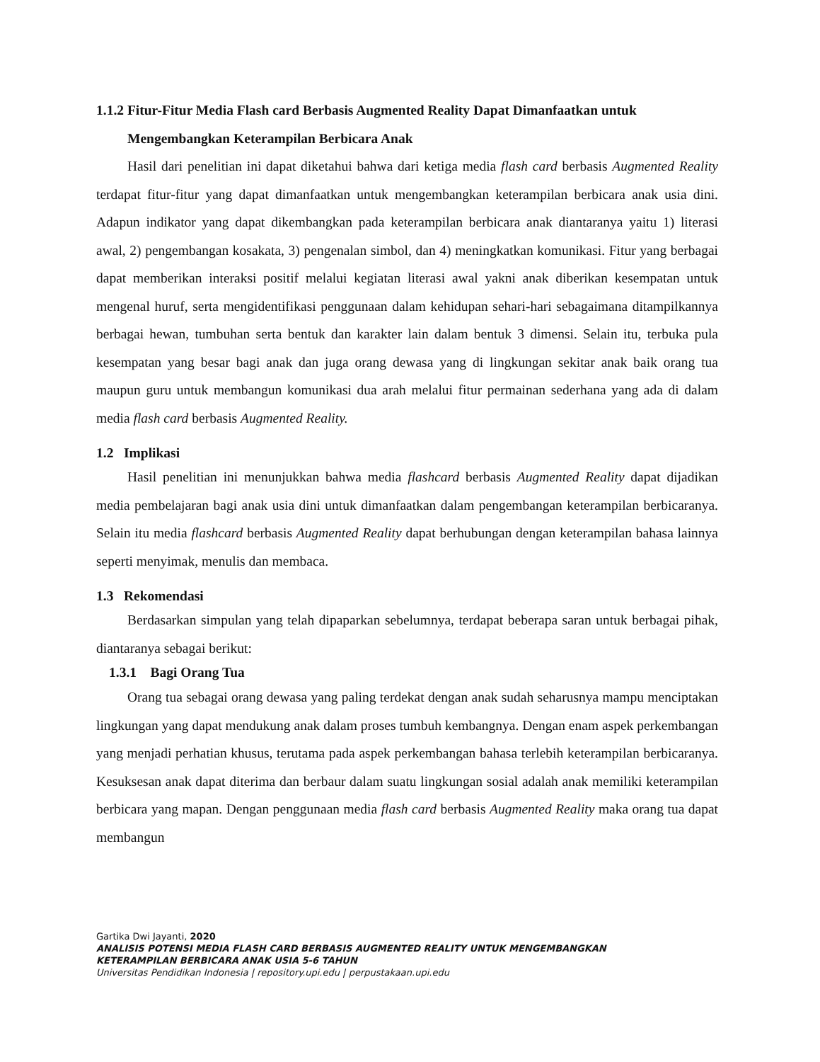1.1.2 Fitur-Fitur Media Flash card Berbasis Augmented Reality Dapat Dimanfaatkan untuk
Mengembangkan Keterampilan Berbicara Anak
Hasil dari penelitian ini dapat diketahui bahwa dari ketiga media flash card berbasis Augmented Reality terdapat fitur-fitur yang dapat dimanfaatkan untuk mengembangkan keterampilan berbicara anak usia dini. Adapun indikator yang dapat dikembangkan pada keterampilan berbicara anak diantaranya yaitu 1) literasi awal, 2) pengembangan kosakata, 3) pengenalan simbol, dan 4) meningkatkan komunikasi. Fitur yang berbagai dapat memberikan interaksi positif melalui kegiatan literasi awal yakni anak diberikan kesempatan untuk mengenal huruf, serta mengidentifikasi penggunaan dalam kehidupan sehari-hari sebagaimana ditampilkannya berbagai hewan, tumbuhan serta bentuk dan karakter lain dalam bentuk 3 dimensi. Selain itu, terbuka pula kesempatan yang besar bagi anak dan juga orang dewasa yang di lingkungan sekitar anak baik orang tua maupun guru untuk membangun komunikasi dua arah melalui fitur permainan sederhana yang ada di dalam media flash card berbasis Augmented Reality.
1.2 Implikasi
Hasil penelitian ini menunjukkan bahwa media flashcard berbasis Augmented Reality dapat dijadikan media pembelajaran bagi anak usia dini untuk dimanfaatkan dalam pengembangan keterampilan berbicaranya. Selain itu media flashcard berbasis Augmented Reality dapat berhubungan dengan keterampilan bahasa lainnya seperti menyimak, menulis dan membaca.
1.3 Rekomendasi
Berdasarkan simpulan yang telah dipaparkan sebelumnya, terdapat beberapa saran untuk berbagai pihak, diantaranya sebagai berikut:
1.3.1 Bagi Orang Tua
Orang tua sebagai orang dewasa yang paling terdekat dengan anak sudah seharusnya mampu menciptakan lingkungan yang dapat mendukung anak dalam proses tumbuh kembangnya. Dengan enam aspek perkembangan yang menjadi perhatian khusus, terutama pada aspek perkembangan bahasa terlebih keterampilan berbicaranya. Kesuksesan anak dapat diterima dan berbaur dalam suatu lingkungan sosial adalah anak memiliki keterampilan berbicara yang mapan. Dengan penggunaan media flash card berbasis Augmented Reality maka orang tua dapat membangun
Gartika Dwi Jayanti, 2020
ANALISIS POTENSI MEDIA FLASH CARD BERBASIS AUGMENTED REALITY UNTUK MENGEMBANGKAN
KETERAMPILAN BERBICARA ANAK USIA 5-6 TAHUN
Universitas Pendidikan Indonesia | repository.upi.edu | perpustakaan.upi.edu